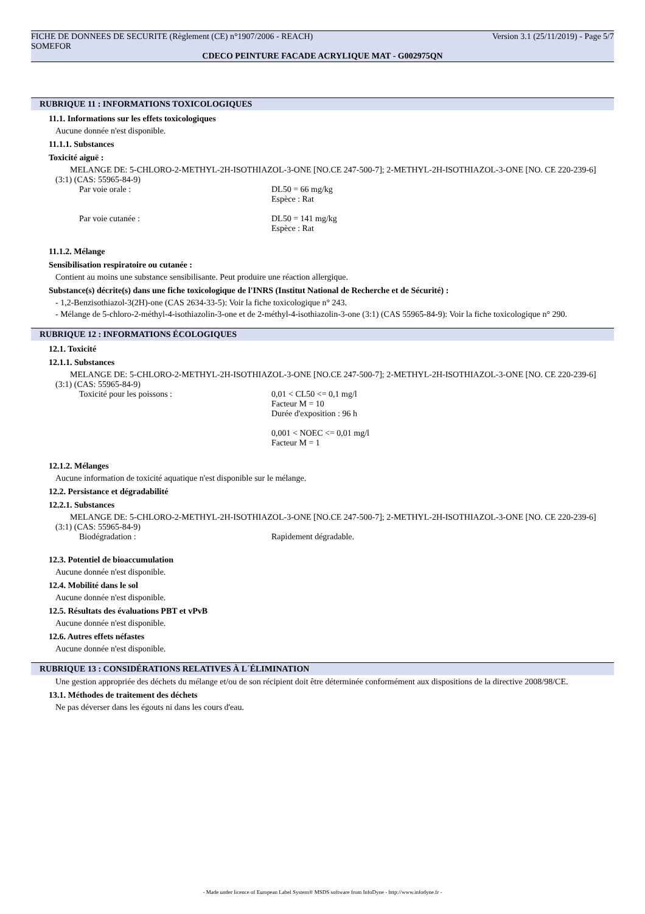FICHE DE DONNEES DE SECURITE (Règlement (CE) n°1907/2006 - REACH) Version 3.1 (25/11/2019) - Page 5/7
SOMEFOR
CDECO PEINTURE FACADE ACRYLIQUE MAT - G002975QN
RUBRIQUE 11 : INFORMATIONS TOXICOLOGIQUES
11.1. Informations sur les effets toxicologiques
Aucune donnée n'est disponible.
11.1.1. Substances
Toxicité aiguë :
MELANGE DE: 5-CHLORO-2-METHYL-2H-ISOTHIAZOL-3-ONE [NO.CE 247-500-7]; 2-METHYL-2H-ISOTHIAZOL-3-ONE [NO. CE 220-239-6] (3:1) (CAS: 55965-84-9)
Par voie orale : DL50 = 66 mg/kg
Espèce : Rat
Par voie cutanée : DL50 = 141 mg/kg
Espèce : Rat
11.1.2. Mélange
Sensibilisation respiratoire ou cutanée :
Contient au moins une substance sensibilisante. Peut produire une réaction allergique.
Substance(s) décrite(s) dans une fiche toxicologique de l'INRS (Institut National de Recherche et de Sécurité) :
- 1,2-Benzisothiazol-3(2H)-one (CAS 2634-33-5): Voir la fiche toxicologique n° 243.
- Mélange de 5-chloro-2-méthyl-4-isothiazolin-3-one et de 2-méthyl-4-isothiazolin-3-one (3:1) (CAS 55965-84-9): Voir la fiche toxicologique n° 290.
RUBRIQUE 12 : INFORMATIONS ÉCOLOGIQUES
12.1. Toxicité
12.1.1. Substances
MELANGE DE: 5-CHLORO-2-METHYL-2H-ISOTHIAZOL-3-ONE [NO.CE 247-500-7]; 2-METHYL-2H-ISOTHIAZOL-3-ONE [NO. CE 220-239-6] (3:1) (CAS: 55965-84-9)
Toxicité pour les poissons : 0,01 < CL50 <= 0,1 mg/l
Facteur M = 10
Durée d'exposition : 96 h
0,001 < NOEC <= 0,01 mg/l
Facteur M = 1
12.1.2. Mélanges
Aucune information de toxicité aquatique n'est disponible sur le mélange.
12.2. Persistance et dégradabilité
12.2.1. Substances
MELANGE DE: 5-CHLORO-2-METHYL-2H-ISOTHIAZOL-3-ONE [NO.CE 247-500-7]; 2-METHYL-2H-ISOTHIAZOL-3-ONE [NO. CE 220-239-6] (3:1) (CAS: 55965-84-9)
Biodégradation : Rapidement dégradable.
12.3. Potentiel de bioaccumulation
Aucune donnée n'est disponible.
12.4. Mobilité dans le sol
Aucune donnée n'est disponible.
12.5. Résultats des évaluations PBT et vPvB
Aucune donnée n'est disponible.
12.6. Autres effets néfastes
Aucune donnée n'est disponible.
RUBRIQUE 13 : CONSIDÉRATIONS RELATIVES À L´ÉLIMINATION
Une gestion appropriée des déchets du mélange et/ou de son récipient doit être déterminée conformément aux dispositions de la directive 2008/98/CE.
13.1. Méthodes de traitement des déchets
Ne pas déverser dans les égouts ni dans les cours d'eau.
- Made under licence of European Label System® MSDS software from InfoDyne - http://www.infodyne.fr -